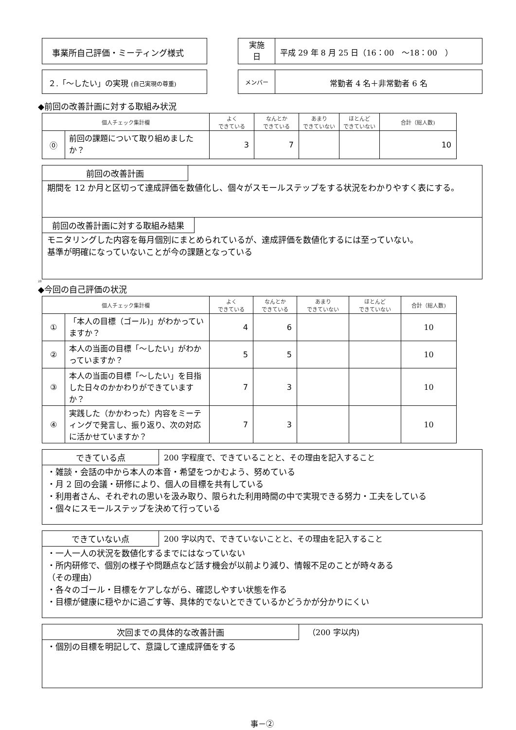事業所自己評価・ミーティング様式
実施
日
平成 29 年 8 月 25 日（16：00　～18：00　）
２.「～したい」の実現 (自己実現の尊重) メンバー
常勤者 4 名＋非常勤者 6 名
◆前回の改善計画に対する取組み状況
| 個人チェック集計欄 | | よく できている | なんとか できている | あまり できていない | ほとんど できていない | 合計（総人数) |
| --- | --- | --- | --- | --- | --- | --- |
| ⓪ | 前回の課題について取り組めましたか？ | 3 | 7 | | | 10 |
前回の改善計画
期間を 12 か月と区切って達成評価を数値化し、個々がスモールステップをする状況をわかりやすく表にする。
前回の改善計画に対する取組み結果
モニタリングした内容を毎月個別にまとめられているが、達成評価を数値化するには至っていない。
基準が明確になっていないことが今の課題となっている
28
◆今回の自己評価の状況
| 個人チェック集計欄 | | よく できている | なんとか できている | あまり できていない | ほとんど できていない | 合計（総人数) |
| --- | --- | --- | --- | --- | --- | --- |
| ① | 「本人の目標（ゴール)」がわかっていますか？ | 4 | 6 | | | 10 |
| ② | 本人の当面の目標「～したい」がわかっていますか？ | 5 | 5 | | | 10 |
| ③ | 本人の当面の目標「～したい」を目指した日々のかかわりができていますか？ | 7 | 3 | | | 10 |
| ④ | 実践した（かかわった）内容をミーティングで発言し、振り返り、次の対応に活かせていますか？ | 7 | 3 | | | 10 |
できている点 200 字程度で、できていることと、その理由を記入すること
・雑談・会話の中から本人の本音・希望をつかむよう、努めている
・月 2 回の会議・研修により、個人の目標を共有している
・利用者さん、それぞれの思いを汲み取り、限られた利用時間の中で実現できる努力・工夫をしている
・個々にスモールステップを決めて行っている
できていない点 200 字以内で、できていないことと、その理由を記入すること
・一人一人の状況を数値化するまでにはなっていない
・所内研修で、個別の様子や問題点など話す機会が以前より減り、情報不足のことが時々ある
（その理由）
・各々のゴール・目標をケアしながら、確認しやすい状態を作る
・目標が健康に穏やかに過ごす等、具体的でないとできているかどうかが分かりにくい
次回までの具体的な改善計画 （200 字以内)
・個別の目標を明記して、意識して達成評価をする
事－②